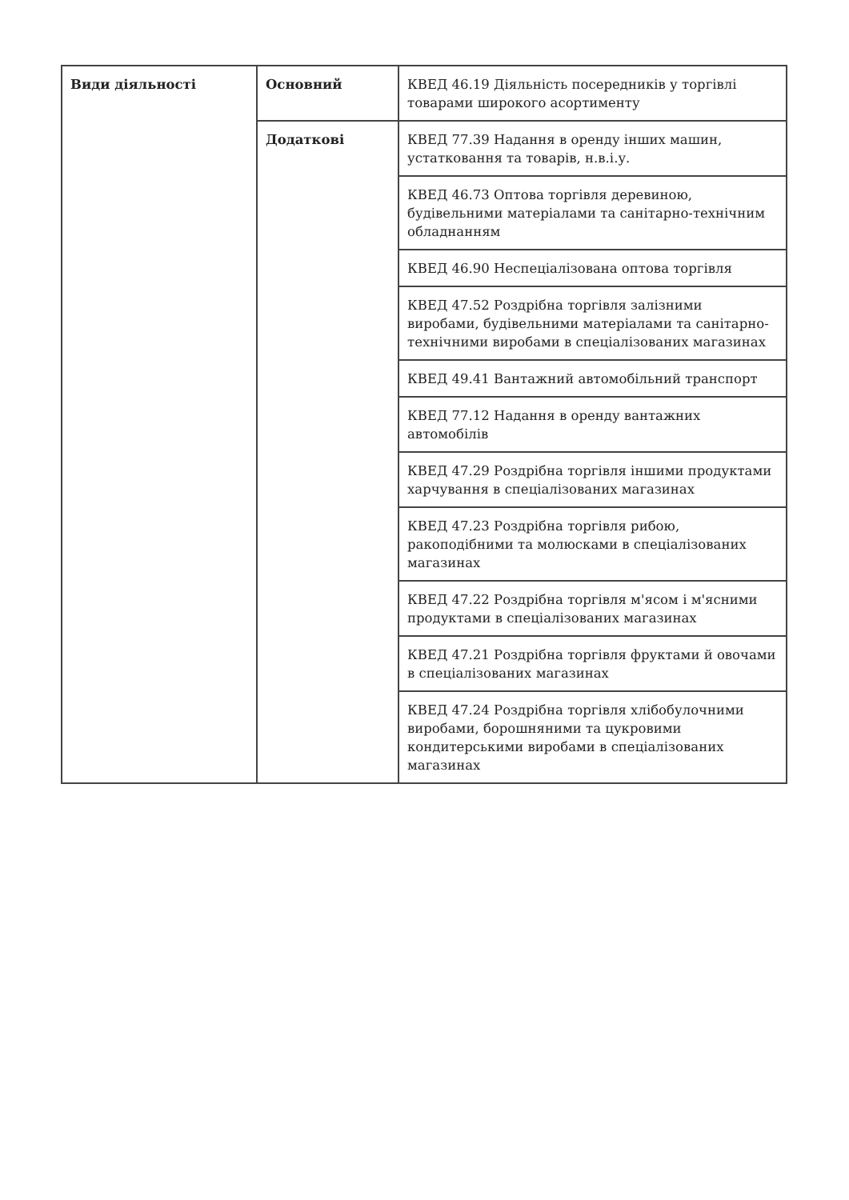| Види діяльності | Основний | КВЕД 46.19 Діяльність посередників у торгівлі товарами широкого асортименту |
| | Додаткові | КВЕД 77.39 Надання в оренду інших машин, устатковання та товарів, н.в.і.у. |
| | | КВЕД 46.73 Оптова торгівля деревиною, будівельними матеріалами та санітарно-технічним обладнанням |
| | | КВЕД 46.90 Неспеціалізована оптова торгівля |
| | | КВЕД 47.52 Роздрібна торгівля залізними виробами, будівельними матеріалами та санітарно-технічними виробами в спеціалізованих магазинах |
| | | КВЕД 49.41 Вантажний автомобільний транспорт |
| | | КВЕД 77.12 Надання в оренду вантажних автомобілів |
| | | КВЕД 47.29 Роздрібна торгівля іншими продуктами харчування в спеціалізованих магазинах |
| | | КВЕД 47.23 Роздрібна торгівля рибою, ракоподібними та молюсками в спеціалізованих магазинах |
| | | КВЕД 47.22 Роздрібна торгівля м'ясом і м'ясними продуктами в спеціалізованих магазинах |
| | | КВЕД 47.21 Роздрібна торгівля фруктами й овочами в спеціалізованих магазинах |
| | | КВЕД 47.24 Роздрібна торгівля хлібобулочними виробами, борошняними та цукровими кондитерськими виробами в спеціалізованих магазинах |